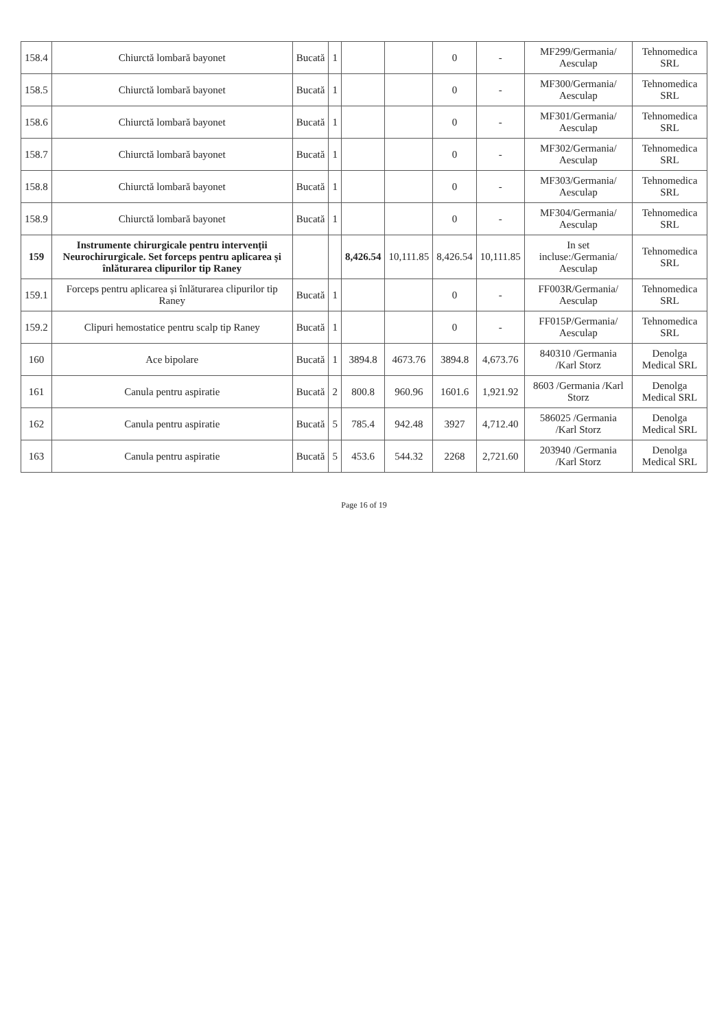| 158.4 | Chiurctă lombară bayonet | Bucată | 1 | | | 0 | - | MF299/Germania/ Aesculap | Tehnomedica SRL |
| 158.5 | Chiurctă lombară bayonet | Bucată | 1 | | | 0 | - | MF300/Germania/ Aesculap | Tehnomedica SRL |
| 158.6 | Chiurctă lombară bayonet | Bucată | 1 | | | 0 | - | MF301/Germania/ Aesculap | Tehnomedica SRL |
| 158.7 | Chiurctă lombară bayonet | Bucată | 1 | | | 0 | - | MF302/Germania/ Aesculap | Tehnomedica SRL |
| 158.8 | Chiurctă lombară bayonet | Bucată | 1 | | | 0 | - | MF303/Germania/ Aesculap | Tehnomedica SRL |
| 158.9 | Chiurctă lombară bayonet | Bucată | 1 | | | 0 | - | MF304/Germania/ Aesculap | Tehnomedica SRL |
| 159 | Instrumente chirurgicale pentru intervenții Neurochirurgicale. Set forceps pentru aplicarea și înlăturarea clipurilor tip Raney | | | 8,426.54 | 10,111.85 | 8,426.54 | 10,111.85 | In set incluse:/Germania/ Aesculap | Tehnomedica SRL |
| 159.1 | Forceps pentru aplicarea și înlăturarea clipurilor tip Raney | Bucată | 1 | | | 0 | - | FF003R/Germania/ Aesculap | Tehnomedica SRL |
| 159.2 | Clipuri hemostatice pentru scalp tip Raney | Bucată | 1 | | | 0 | - | FF015P/Germania/ Aesculap | Tehnomedica SRL |
| 160 | Ace bipolare | Bucată | 1 | 3894.8 | 4673.76 | 3894.8 | 4,673.76 | 840310 /Germania /Karl Storz | Denolga Medical SRL |
| 161 | Canula pentru aspiratie | Bucată | 2 | 800.8 | 960.96 | 1601.6 | 1,921.92 | 8603 /Germania /Karl Storz | Denolga Medical SRL |
| 162 | Canula pentru aspiratie | Bucată | 5 | 785.4 | 942.48 | 3927 | 4,712.40 | 586025 /Germania /Karl Storz | Denolga Medical SRL |
| 163 | Canula pentru aspiratie | Bucată | 5 | 453.6 | 544.32 | 2268 | 2,721.60 | 203940 /Germania /Karl Storz | Denolga Medical SRL |
Page 16 of 19